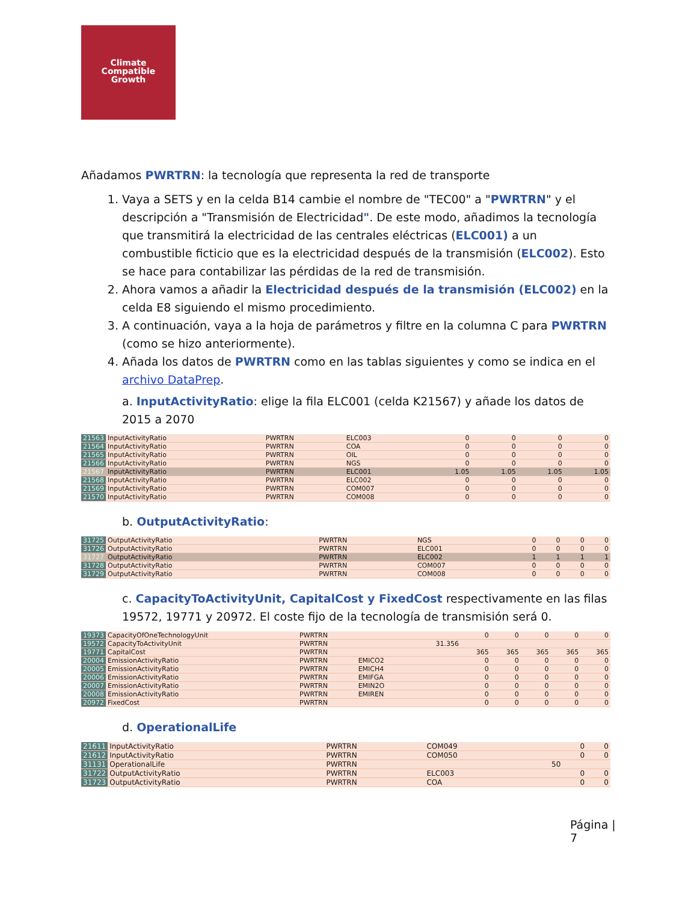Climate
Compatible
Growth
Añadamos PWRTRN: la tecnología que representa la red de transporte
1. Vaya a SETS y en la celda B14 cambie el nombre de "TEC00" a "PWRTRN" y el descripción a "Transmisión de Electricidad". De este modo, añadimos la tecnología que transmitirá la electricidad de las centrales eléctricas (ELC001) a un combustible ficticio que es la electricidad después de la transmisión (ELC002). Esto se hace para contabilizar las pérdidas de la red de transmisión.
2. Ahora vamos a añadir la Electricidad después de la transmisión (ELC002) en la celda E8 siguiendo el mismo procedimiento.
3. A continuación, vaya a la hoja de parámetros y filtre en la columna C para PWRTRN (como se hizo anteriormente).
4. Añada los datos de PWRTRN como en las tablas siguientes y como se indica en el archivo DataPrep.
a. InputActivityRatio: elige la fila ELC001 (celda K21567) y añade los datos de 2015 a 2070
| 21563 | InputActivityRatio | PWRTRN | ELC003 | 0 | 0 | 0 | 0 |
| 21564 | InputActivityRatio | PWRTRN | COA | 0 | 0 | 0 | 0 |
| 21565 | InputActivityRatio | PWRTRN | OIL | 0 | 0 | 0 | 0 |
| 21566 | InputActivityRatio | PWRTRN | NGS | 0 | 0 | 0 | 0 |
| 21567 | InputActivityRatio | PWRTRN | ELC001 | 1.05 | 1.05 | 1.05 | 1.05 |
| 21568 | InputActivityRatio | PWRTRN | ELC002 | 0 | 0 | 0 | 0 |
| 21569 | InputActivityRatio | PWRTRN | COM007 | 0 | 0 | 0 | 0 |
| 21570 | InputActivityRatio | PWRTRN | COM008 | 0 | 0 | 0 | 0 |
b. OutputActivityRatio:
| 31725 | OutputActivityRatio | PWRTRN | NGS | 0 | 0 | 0 | 0 |
| 31726 | OutputActivityRatio | PWRTRN | ELC001 | 0 | 0 | 0 | 0 |
| 31727 | OutputActivityRatio | PWRTRN | ELC002 | 1 | 1 | 1 | 1 |
| 31728 | OutputActivityRatio | PWRTRN | COM007 | 0 | 0 | 0 | 0 |
| 31729 | OutputActivityRatio | PWRTRN | COM008 | 0 | 0 | 0 | 0 |
c. CapacityToActivityUnit, CapitalCost y FixedCost respectivamente en las filas 19572, 19771 y 20972. El coste fijo de la tecnología de transmisión será 0.
| 19373 | CapacityOfOneTechnologyUnit | PWRTRN | | | 0 | 0 | 0 | 0 | 0 |
| 19572 | CapacityToActivityUnit | PWRTRN | | 31.356 | | | | | |
| 19771 | CapitalCost | PWRTRN | | | 365 | 365 | 365 | 365 | 365 |
| 20004 | EmissionActivityRatio | PWRTRN | EMICO2 | | 0 | 0 | 0 | 0 | 0 |
| 20005 | EmissionActivityRatio | PWRTRN | EMICH4 | | 0 | 0 | 0 | 0 | 0 |
| 20006 | EmissionActivityRatio | PWRTRN | EMIFGA | | 0 | 0 | 0 | 0 | 0 |
| 20007 | EmissionActivityRatio | PWRTRN | EMIN2O | | 0 | 0 | 0 | 0 | 0 |
| 20008 | EmissionActivityRatio | PWRTRN | EMIREN | | 0 | 0 | 0 | 0 | 0 |
| 20972 | FixedCost | PWRTRN | | | 0 | 0 | 0 | 0 | 0 |
d. OperationalLife
| 21611 | InputActivityRatio | PWRTRN | COM049 | | 0 | 0 |
| 21612 | InputActivityRatio | PWRTRN | COM050 | | 0 | 0 |
| 31131 | OperationalLife | PWRTRN | | 50 | | |
| 31722 | OutputActivityRatio | PWRTRN | ELC003 | | 0 | 0 |
| 31723 | OutputActivityRatio | PWRTRN | COA | | 0 | 0 |
Página |
7